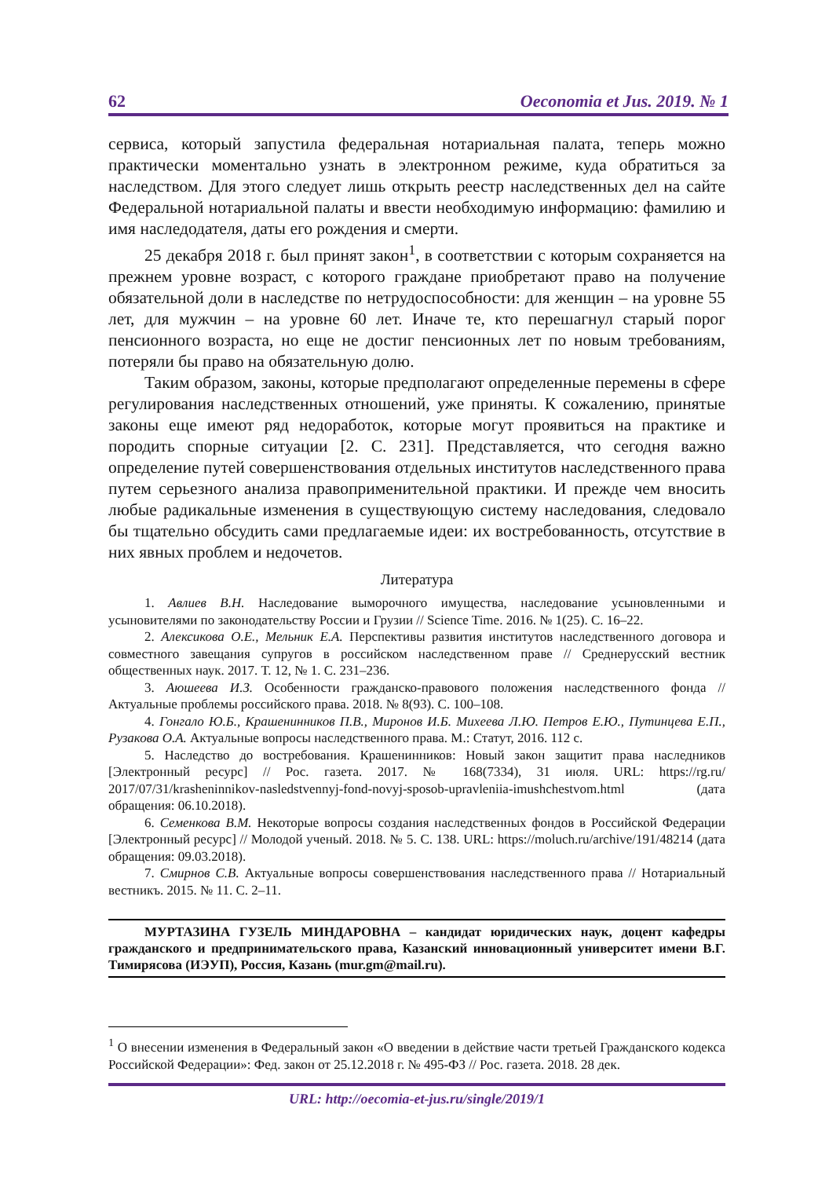62 Oeconomia et Jus. 2019. № 1
сервиса, который запустила федеральная нотариальная палата, теперь можно практически моментально узнать в электронном режиме, куда обратиться за наследством. Для этого следует лишь открыть реестр наследственных дел на сайте Федеральной нотариальной палаты и ввести необходимую информацию: фамилию и имя наследодателя, даты его рождения и смерти.
25 декабря 2018 г. был принят закон<sup>1</sup>, в соответствии с которым сохраняется на прежнем уровне возраст, с которого граждане приобретают право на получение обязательной доли в наследстве по нетрудоспособности: для женщин – на уровне 55 лет, для мужчин – на уровне 60 лет. Иначе те, кто перешагнул старый порог пенсионного возраста, но еще не достиг пенсионных лет по новым требованиям, потеряли бы право на обязательную долю.
Таким образом, законы, которые предполагают определенные перемены в сфере регулирования наследственных отношений, уже приняты. К сожалению, принятые законы еще имеют ряд недоработок, которые могут проявиться на практике и породить спорные ситуации [2. С. 231]. Представляется, что сегодня важно определение путей совершенствования отдельных институтов наследственного права путем серьезного анализа правоприменительной практики. И прежде чем вносить любые радикальные изменения в существующую систему наследования, следовало бы тщательно обсудить сами предлагаемые идеи: их востребованность, отсутствие в них явных проблем и недочетов.
Литература
1. Авлиев В.Н. Наследование выморочного имущества, наследование усыновленными и усыновителями по законодательству России и Грузии // Science Time. 2016. № 1(25). С. 16–22.
2. Алексикова О.Е., Мельник Е.А. Перспективы развития институтов наследственного договора и совместного завещания супругов в российском наследственном праве // Среднерусский вестник общественных наук. 2017. Т. 12, № 1. С. 231–236.
3. Аюшеева И.З. Особенности гражданско-правового положения наследственного фонда // Актуальные проблемы российского права. 2018. № 8(93). С. 100–108.
4. Гонгало Ю.Б., Крашенинников П.В., Миронов И.Б. Михеева Л.Ю. Петров Е.Ю., Путинцева Е.П., Рузакова О.А. Актуальные вопросы наследственного права. М.: Статут, 2016. 112 с.
5. Наследство до востребования. Крашенинников: Новый закон защитит права наследников [Электронный ресурс] // Рос. газета. 2017. № 168(7334), 31 июля. URL: https://rg.ru/ 2017/07/31/krasheninnikov-nasledstvennyj-fond-novyj-sposob-upravleniia-imushchestvom.html (дата обращения: 06.10.2018).
6. Семенкова В.М. Некоторые вопросы создания наследственных фондов в Российской Федерации [Электронный ресурс] // Молодой ученый. 2018. № 5. С. 138. URL: https://moluch.ru/archive/191/48214 (дата обращения: 09.03.2018).
7. Смирнов С.В. Актуальные вопросы совершенствования наследственного права // Нотариальный вестникъ. 2015. № 11. С. 2–11.
МУРТАЗИНА ГУЗЕЛЬ МИНДАРОВНА – кандидат юридических наук, доцент кафедры гражданского и предпринимательского права, Казанский инновационный университет имени В.Г. Тимирясова (ИЭУП), Россия, Казань (mur.gm@mail.ru).
<sup>1</sup> О внесении изменения в Федеральный закон «О введении в действие части третьей Гражданского кодекса Российской Федерации»: Фед. закон от 25.12.2018 г. № 495-ФЗ // Рос. газета. 2018. 28 дек.
URL: http://oecomia-et-jus.ru/single/2019/1